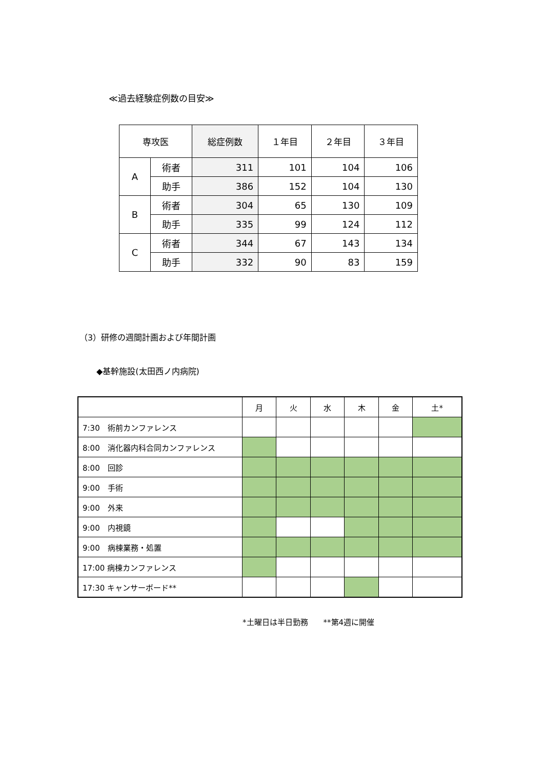≪過去経験症例数の目安≫
| 専攻医 | | 総症例数 | １年目 | ２年目 | ３年目 |
| A | 術者 | 311 | 101 | 104 | 106 |
| | 助手 | 386 | 152 | 104 | 130 |
| B | 術者 | 304 | 65 | 130 | 109 |
| | 助手 | 335 | 99 | 124 | 112 |
| C | 術者 | 344 | 67 | 143 | 134 |
| | 助手 | 332 | 90 | 83 | 159 |
（3）研修の週間計画および年間計画
◆基幹施設(太田西ノ内病院)
| | 月 | 火 | 水 | 木 | 金 | 土* |
| 7:30 術前カンファレンス | | | | | | |
| 8:00 消化器内科合同カンファレンス | | | | | | |
| 8:00 回診 | | | | | | |
| 9:00 手術 | | | | | | |
| 9:00 外来 | | | | | | |
| 9:00 内視鏡 | | | | | | |
| 9:00 病棟業務・処置 | | | | | | |
| 17:00 病棟カンファレンス | | | | | | |
| 17:30 キャンサーボード** | | | | | | |
*土曜日は半日勤務　　**第4週に開催